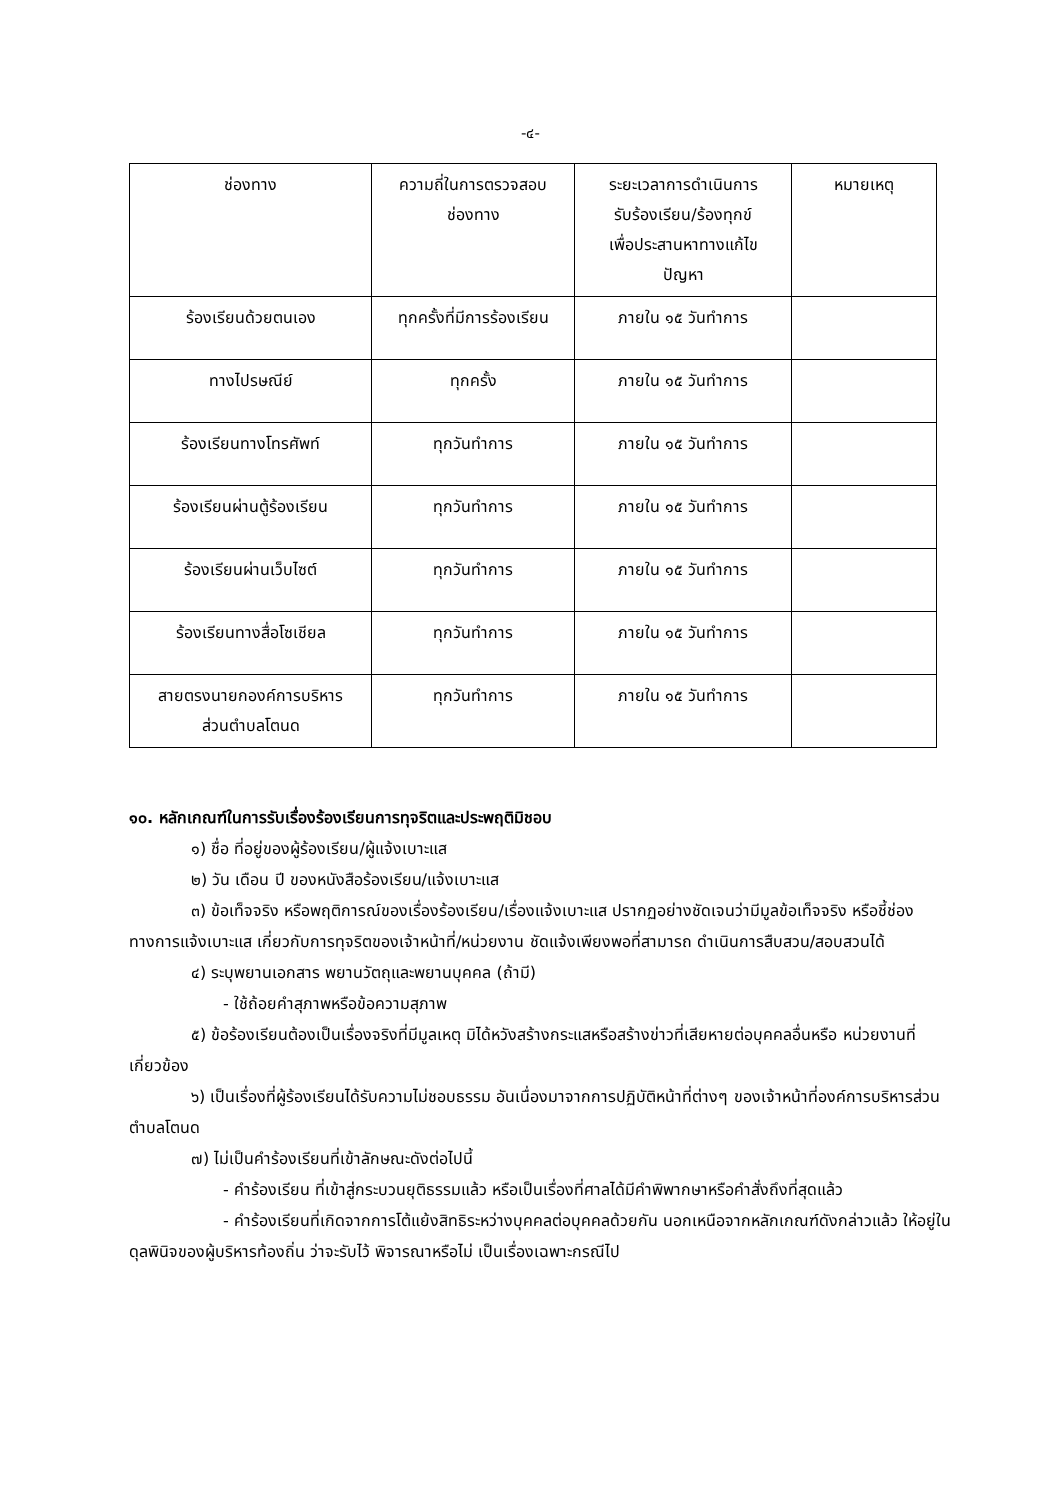-๔-
| ช่องทาง | ความถี่ในการตรวจสอบ ช่องทาง | ระยะเวลาการดำเนินการ รับร้องเรียน/ร้องทุกข์ เพื่อประสานหาทางแก้ไข ปัญหา | หมายเหตุ |
| --- | --- | --- | --- |
| ร้องเรียนด้วยตนเอง | ทุกครั้งที่มีการร้องเรียน | ภายใน ๑๕ วันทำการ | |
| ทางไปรษณีย์ | ทุกครั้ง | ภายใน ๑๕ วันทำการ | |
| ร้องเรียนทางโทรศัพท์ | ทุกวันทำการ | ภายใน ๑๕ วันทำการ | |
| ร้องเรียนผ่านตู้ร้องเรียน | ทุกวันทำการ | ภายใน ๑๕ วันทำการ | |
| ร้องเรียนผ่านเว็บไซต์ | ทุกวันทำการ | ภายใน ๑๕ วันทำการ | |
| ร้องเรียนทางสื่อโซเชียล | ทุกวันทำการ | ภายใน ๑๕ วันทำการ | |
| สายตรงนายกองค์การบริหาร ส่วนตำบลโตนด | ทุกวันทำการ | ภายใน ๑๕ วันทำการ | |
๑๐. หลักเกณฑ์ในการรับเรื่องร้องเรียนการทุจริตและประพฤติมิชอบ
๑) ชื่อ ที่อยู่ของผู้ร้องเรียน/ผู้แจ้งเบาะแส
๒) วัน เดือน ปี ของหนังสือร้องเรียน/แจ้งเบาะแส
๓) ข้อเท็จจริง หรือพฤติการณ์ของเรื่องร้องเรียน/เรื่องแจ้งเบาะแส ปรากฏอย่างชัดเจนว่ามีมูลข้อเท็จจริง หรือชี้ช่องทางการแจ้งเบาะแส เกี่ยวกับการทุจริตของเจ้าหน้าที่/หน่วยงาน ชัดแจ้งเพียงพอที่สามารถ ดำเนินการสืบสวน/สอบสวนได้
๔) ระบุพยานเอกสาร พยานวัตถุและพยานบุคคล (ถ้ามี)
- ใช้ถ้อยคำสุภาพหรือข้อความสุภาพ
๕) ข้อร้องเรียนต้องเป็นเรื่องจริงที่มีมูลเหตุ มิได้หวังสร้างกระแสหรือสร้างข่าวที่เสียหายต่อบุคคลอื่นหรือ หน่วยงานที่เกี่ยวข้อง
๖) เป็นเรื่องที่ผู้ร้องเรียนได้รับความไม่ชอบธรรม อันเนื่องมาจากการปฏิบัติหน้าที่ต่างๆ ของเจ้าหน้าที่องค์การบริหารส่วนตำบลโตนด
๗) ไม่เป็นคำร้องเรียนที่เข้าลักษณะดังต่อไปนี้
- คำร้องเรียน ที่เข้าสู่กระบวนยุติธรรมแล้ว หรือเป็นเรื่องที่ศาลได้มีคำพิพากษาหรือคำสั่งถึงที่สุดแล้ว
- คำร้องเรียนที่เกิดจากการโต้แย้งสิทธิระหว่างบุคคลต่อบุคคลด้วยกัน นอกเหนือจากหลักเกณฑ์ดังกล่าวแล้ว ให้อยู่ในดุลพินิจของผู้บริหารท้องถิ่น ว่าจะรับไว้ พิจารณาหรือไม่ เป็นเรื่องเฉพาะกรณีไป